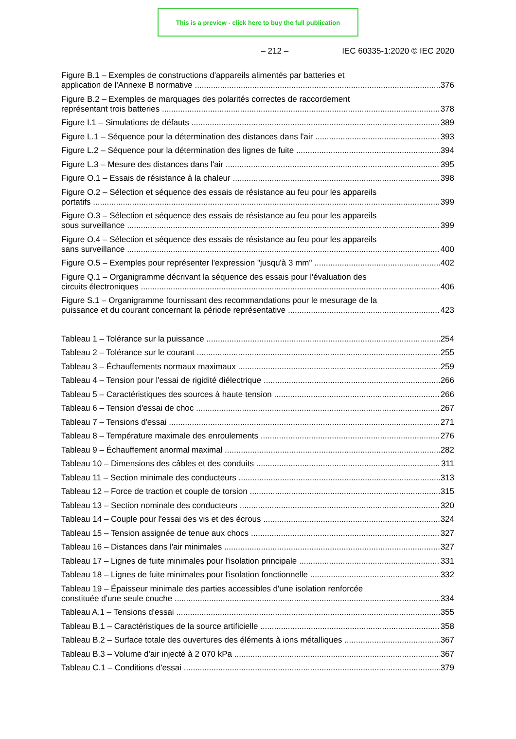This is a preview - click here to buy the full publication
– 212 – IEC 60335-1:2020 © IEC 2020
Figure B.1 – Exemples de constructions d'appareils alimentés par batteries et
application de l'Annexe B normative 376
Figure B.2 – Exemples de marquages des polarités correctes de raccordement
représentant trois batteries 378
Figure I.1 – Simulations de défauts 389
Figure L.1 – Séquence pour la détermination des distances dans l'air 393
Figure L.2 – Séquence pour la détermination des lignes de fuite 394
Figure L.3 – Mesure des distances dans l'air 395
Figure O.1 – Essais de résistance à la chaleur 398
Figure O.2 – Sélection et séquence des essais de résistance au feu pour les appareils
portatifs 399
Figure O.3 – Sélection et séquence des essais de résistance au feu pour les appareils
sous surveillance 399
Figure O.4 – Sélection et séquence des essais de résistance au feu pour les appareils
sans surveillance 400
Figure O.5 – Exemples pour représenter l'expression "jusqu'à 3 mm" 402
Figure Q.1 – Organigramme décrivant la séquence des essais pour l'évaluation des
circuits électroniques 406
Figure S.1 – Organigramme fournissant des recommandations pour le mesurage de la
puissance et du courant concernant la période représentative 423
Tableau 1 – Tolérance sur la puissance 254
Tableau 2 – Tolérance sur le courant 255
Tableau 3 – Échauffements normaux maximaux 259
Tableau 4 – Tension pour l'essai de rigidité diélectrique 266
Tableau 5 – Caractéristiques des sources à haute tension 266
Tableau 6 – Tension d'essai de choc 267
Tableau 7 – Tensions d'essai 271
Tableau 8 – Température maximale des enroulements 276
Tableau 9 – Échauffement anormal maximal 282
Tableau 10 – Dimensions des câbles et des conduits 311
Tableau 11 – Section minimale des conducteurs 313
Tableau 12 – Force de traction et couple de torsion 315
Tableau 13 – Section nominale des conducteurs 320
Tableau 14 – Couple pour l'essai des vis et des écrous 324
Tableau 15 – Tension assignée de tenue aux chocs 327
Tableau 16 – Distances dans l'air minimales 327
Tableau 17 – Lignes de fuite minimales pour l'isolation principale 331
Tableau 18 – Lignes de fuite minimales pour l'isolation fonctionnelle 332
Tableau 19 – Épaisseur minimale des parties accessibles d'une isolation renforcée
constituée d'une seule couche 334
Tableau A.1 – Tensions d'essai 355
Tableau B.1 – Caractéristiques de la source artificielle 358
Tableau B.2 – Surface totale des ouvertures des éléments à ions métalliques 367
Tableau B.3 – Volume d'air injecté à 2 070 kPa 367
Tableau C.1 – Conditions d'essai 379